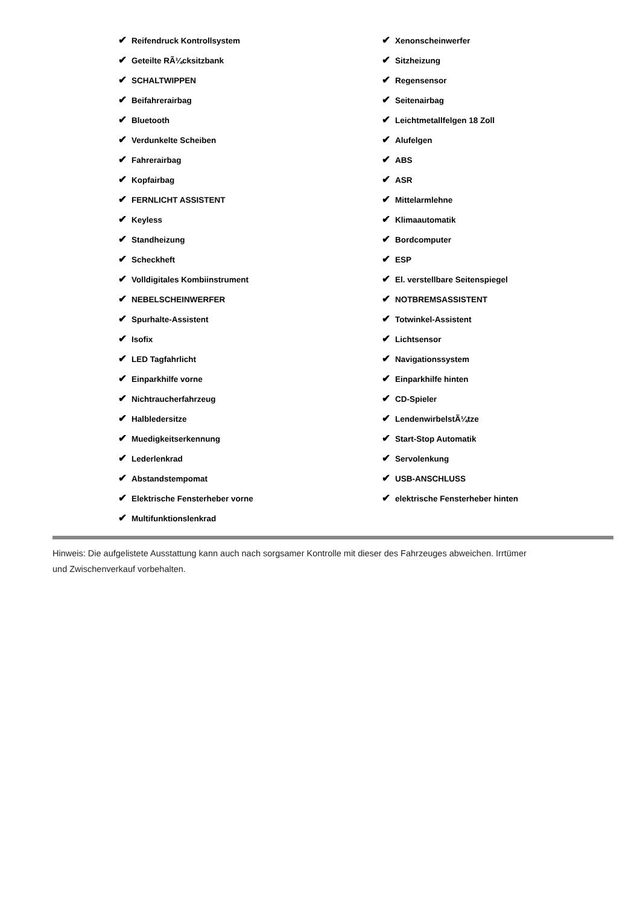✔ Reifendruck Kontrollsystem
✔ Geteilte RÃ¼cksitzbank
✔ SCHALTWIPPEN
✔ Beifahrerairbag
✔ Bluetooth
✔ Verdunkelte Scheiben
✔ Fahrerairbag
✔ Kopfairbag
✔ FERNLICHT ASSISTENT
✔ Keyless
✔ Standheizung
✔ Scheckheft
✔ Volldigitales Kombiinstrument
✔ NEBELSCHEINWERFER
✔ Spurhalte-Assistent
✔ Isofix
✔ LED Tagfahrlicht
✔ Einparkhilfe vorne
✔ Nichtraucherfahrzeug
✔ Halbledersitze
✔ Muedigkeitserkennung
✔ Lederlenkrad
✔ Abstandstempomat
✔ Elektrische Fensterheber vorne
✔ Multifunktionslenkrad
✔ Xenonscheinwerfer
✔ Sitzheizung
✔ Regensensor
✔ Seitenairbag
✔ Leichtmetallfelgen 18 Zoll
✔ Alufelgen
✔ ABS
✔ ASR
✔ Mittelarmlehne
✔ Klimaautomatik
✔ Bordcomputer
✔ ESP
✔ El. verstellbare Seitenspiegel
✔ NOTBREMSASSISTENT
✔ Totwinkel-Assistent
✔ Lichtsensor
✔ Navigationssystem
✔ Einparkhilfe hinten
✔ CD-Spieler
✔ LendenwirbelstÃ¼tze
✔ Start-Stop Automatik
✔ Servolenkung
✔ USB-ANSCHLUSS
✔ elektrische Fensterheber hinten
Hinweis: Die aufgelistete Ausstattung kann auch nach sorgsamer Kontrolle mit dieser des Fahrzeuges abweichen. Irrtümer und Zwischenverkauf vorbehalten.